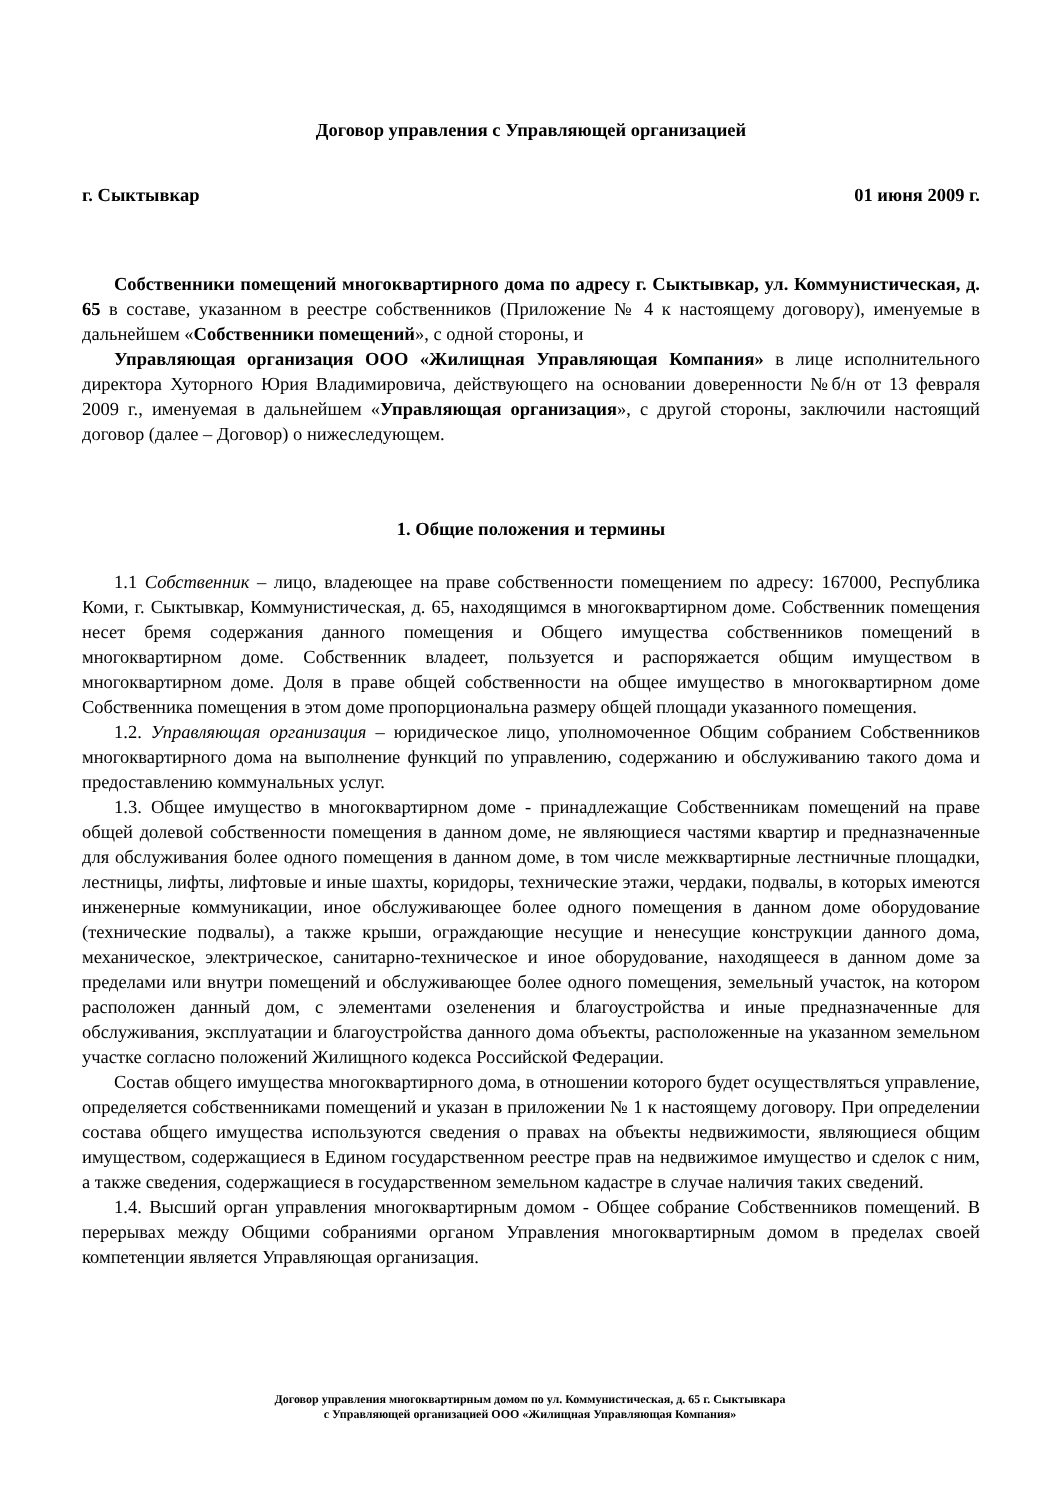Договор управления с Управляющей организацией
г. Сыктывкар 01 июня 2009 г.
Собственники помещений многоквартирного дома по адресу г. Сыктывкар, ул. Коммунистическая, д. 65 в составе, указанном в реестре собственников (Приложение № 4 к настоящему договору), именуемые в дальнейшем «Собственники помещений», с одной стороны, и
Управляющая организация ООО «Жилищная Управляющая Компания» в лице исполнительного директора Хуторного Юрия Владимировича, действующего на основании доверенности №б/н от 13 февраля 2009 г., именуемая в дальнейшем «Управляющая организация», с другой стороны, заключили настоящий договор (далее – Договор) о нижеследующем.
1. Общие положения и термины
1.1 Собственник – лицо, владеющее на праве собственности помещением по адресу: 167000, Республика Коми, г. Сыктывкар, Коммунистическая, д. 65, находящимся в многоквартирном доме. Собственник помещения несет бремя содержания данного помещения и Общего имущества собственников помещений в многоквартирном доме. Собственник владеет, пользуется и распоряжается общим имуществом в многоквартирном доме. Доля в праве общей собственности на общее имущество в многоквартирном доме Собственника помещения в этом доме пропорциональна размеру общей площади указанного помещения.
1.2. Управляющая организация – юридическое лицо, уполномоченное Общим собранием Собственников многоквартирного дома на выполнение функций по управлению, содержанию и обслуживанию такого дома и предоставлению коммунальных услуг.
1.3. Общее имущество в многоквартирном доме - принадлежащие Собственникам помещений на праве общей долевой собственности помещения в данном доме, не являющиеся частями квартир и предназначенные для обслуживания более одного помещения в данном доме, в том числе межквартирные лестничные площадки, лестницы, лифты, лифтовые и иные шахты, коридоры, технические этажи, чердаки, подвалы, в которых имеются инженерные коммуникации, иное обслуживающее более одного помещения в данном доме оборудование (технические подвалы), а также крыши, ограждающие несущие и ненесущие конструкции данного дома, механическое, электрическое, санитарно-техническое и иное оборудование, находящееся в данном доме за пределами или внутри помещений и обслуживающее более одного помещения, земельный участок, на котором расположен данный дом, с элементами озеленения и благоустройства и иные предназначенные для обслуживания, эксплуатации и благоустройства данного дома объекты, расположенные на указанном земельном участке согласно положений Жилищного кодекса Российской Федерации.
Состав общего имущества многоквартирного дома, в отношении которого будет осуществляться управление, определяется собственниками помещений и указан в приложении № 1 к настоящему договору. При определении состава общего имущества используются сведения о правах на объекты недвижимости, являющиеся общим имуществом, содержащиеся в Едином государственном реестре прав на недвижимое имущество и сделок с ним, а также сведения, содержащиеся в государственном земельном кадастре в случае наличия таких сведений.
1.4. Высший орган управления многоквартирным домом - Общее собрание Собственников помещений. В перерывах между Общими собраниями органом Управления многоквартирным домом в пределах своей компетенции является Управляющая организация.
Договор управления многоквартирным домом по ул. Коммунистическая, д. 65 г. Сыктывкара
с Управляющей организацией ООО «Жилищная Управляющая Компания»